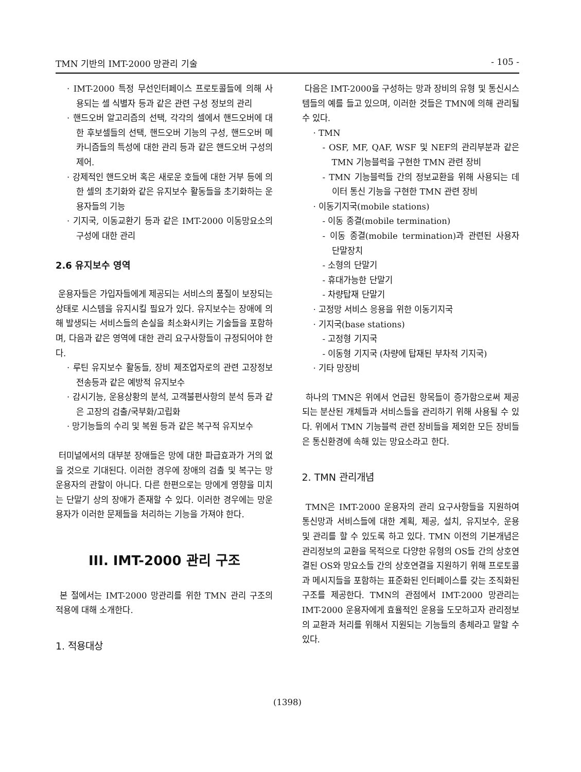TMN 기반의 IMT-2000 망관리 기술 - 105 -
· IMT-2000 특정 무선인터페이스 프로토콜들에 의해 사용되는 셀 식별자 등과 같은 관련 구성 정보의 관리
· 핸드오버 알고리즘의 선택, 각각의 셀에서 핸드오버에 대한 후보셀들의 선택, 핸드오버 기능의 구성, 핸드오버 메카니즘들의 특성에 대한 관리 등과 같은 핸드오버 구성의 제어.
· 강제적인 핸드오버 혹은 새로운 호들에 대한 거부 등에 의한 셀의 초기화와 같은 유지보수 활동들을 초기화하는 운용자들의 기능
· 기지국, 이동교환기 등과 같은 IMT-2000 이동망요소의 구성에 대한 관리
2.6 유지보수 영역
운용자들은 가입자들에게 제공되는 서비스의 품질이 보장되는 상태로 시스템을 유지시킬 필요가 있다. 유지보수는 장애에 의해 발생되는 서비스들의 손실을 최소화시키는 기술들을 포함하며, 다음과 같은 영역에 대한 관리 요구사항들이 규정되어야 한다.
· 루틴 유지보수 활동들, 장비 제조업자로의 관련 고장정보 전송등과 같은 예방적 유지보수
· 감시기능, 운용상황의 분석, 고객불편사항의 분석 등과 같은 고장의 검출/국부화/고립화
· 망기능들의 수리 및 복원 등과 같은 복구적 유지보수
터미널에서의 대부분 장애들은 망에 대한 파급효과가 거의 없을 것으로 기대된다. 이러한 경우에 장애의 검출 및 복구는 망운용자의 관할이 아니다. 다른 한편으로는 망에게 영향을 미치는 단말기 상의 장애가 존재할 수 있다. 이러한 경우에는 망운용자가 이러한 문제들을 처리하는 기능을 가져야 한다.
III. IMT-2000 관리 구조
본 절에서는 IMT-2000 망관리를 위한 TMN 관리 구조의 적용에 대해 소개한다.
1. 적용대상
다음은 IMT-2000을 구성하는 망과 장비의 유형 및 통신시스템들의 예를 들고 있으며, 이러한 것들은 TMN에 의해 관리될 수 있다.
· TMN
- OSF, MF, QAF, WSF 및 NEF의 관리부분과 같은 TMN 기능블럭을 구현한 TMN 관련 장비
- TMN 기능블럭들 간의 정보교환을 위해 사용되는 데이터 통신 기능을 구현한 TMN 관련 장비
· 이동기지국(mobile stations)
- 이동 종결(mobile termination)
- 이동 종결(mobile termination)과 관련된 사용자 단말장치
- 소형의 단말기
- 휴대가능한 단말기
- 차량탑재 단말기
· 고정망 서비스 응용을 위한 이동기지국
· 기지국(base stations)
- 고정형 기지국
- 이동형 기지국 (차량에 탑재된 부차적 기지국)
· 기타 망장비
하나의 TMN은 위에서 언급된 항목들이 증가함으로써 제공되는 분산된 개체들과 서비스들을 관리하기 위해 사용될 수 있다. 위에서 TMN 기능블럭 관련 장비들을 제외한 모든 장비들은 통신환경에 속해 있는 망요소라고 한다.
2. TMN 관리개념
TMN은 IMT-2000 운용자의 관리 요구사항들을 지원하여 통신망과 서비스들에 대한 계획, 제공, 설치, 유지보수, 운용 및 관리를 할 수 있도록 하고 있다. TMN 이전의 기본개념은 관리정보의 교환을 목적으로 다양한 유형의 OS들 간의 상호연결된 OS와 망요소들 간의 상호연결을 지원하기 위해 프로토콜과 메시지들을 포함하는 표준화된 인터페이스를 갖는 조직화된 구조를 제공한다. TMN의 관점에서 IMT-2000 망관리는 IMT-2000 운용자에게 효율적인 운용을 도모하고자 관리정보의 교환과 처리를 위해서 지원되는 기능들의 총체라고 말할 수 있다.
(1398)